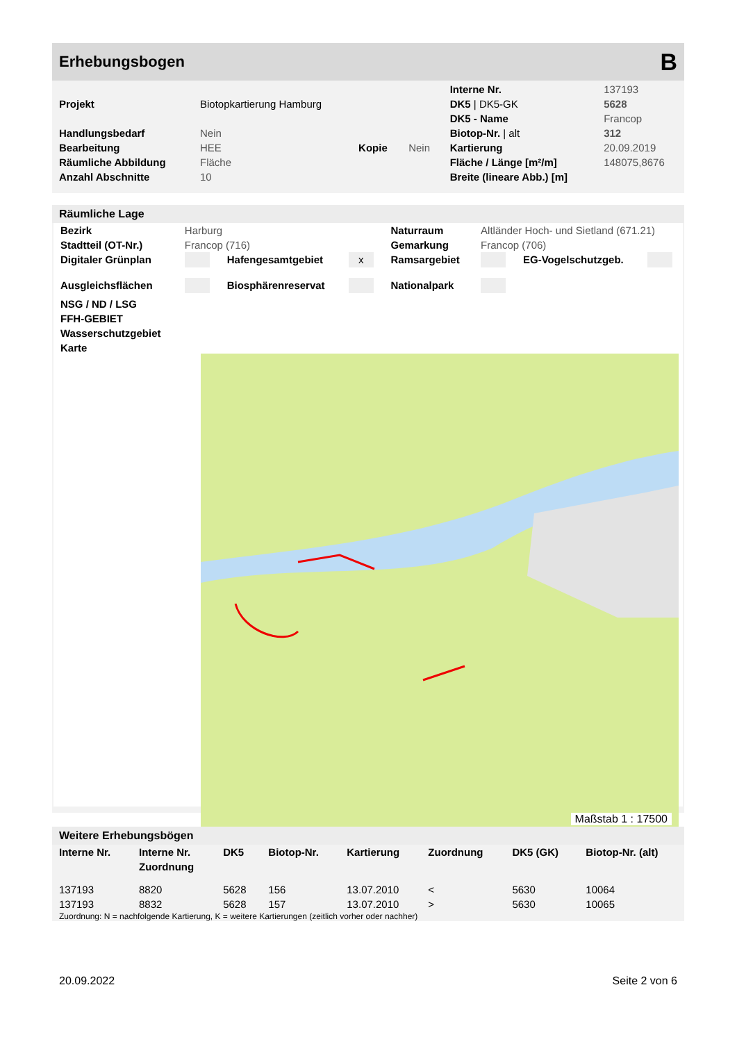Erhebungsbogen B
| | | | | Interne Nr. | 137193 |
| Projekt | Biotopkartierung Hamburg | | | DK5 / DK5-GK | 5628 |
| | | | | DK5 - Name | Francop |
| Handlungsbedarf | Nein | | | Biotop-Nr. / alt | 312 |
| Bearbeitung | HEE | Kopie | Nein | Kartierung | 20.09.2019 |
| Räumliche Abbildung | Fläche | | | Fläche / Länge [m²/m] | 148075,8676 |
| Anzahl Abschnitte | 10 | | | Breite (lineare Abb.) [m] | |
Räumliche Lage
| Bezirk | Harburg | | | Naturraum | Altländer Hoch- und Sietland (671.21) | | |
| Stadtteil (OT-Nr.) | Francop (716) | | | Gemarkung | Francop (706) | | |
| Digitaler Grünplan | | Hafengesamtgebiet | x | Ramsargebiet | | EG-Vogelschutzgeb. | |
| Ausgleichsflächen | | Biosphärenreservat | | Nationalpark | | | |
| NSG / ND / LSG | | | | | | | |
| FFH-GEBIET | | | | | | | |
| Wasserschutzgebiet | | | | | | | |
| Karte | | | | | | | |
Maßstab 1 : 17500
Weitere Erhebungsbögen
| Interne Nr. | Interne Nr. Zuordnung | DK5 | Biotop-Nr. | Kartierung | Zuordnung | DK5 (GK) | Biotop-Nr. (alt) |
| --- | --- | --- | --- | --- | --- | --- | --- |
| 137193 | 8820 | 5628 | 156 | 13.07.2010 | < | 5630 | 10064 |
| 137193 | 8832 | 5628 | 157 | 13.07.2010 | > | 5630 | 10065 |
Zuordnung: N = nachfolgende Kartierung, K = weitere Kartierungen (zeitlich vorher oder nachher)
20.09.2022 Seite 2 von 6